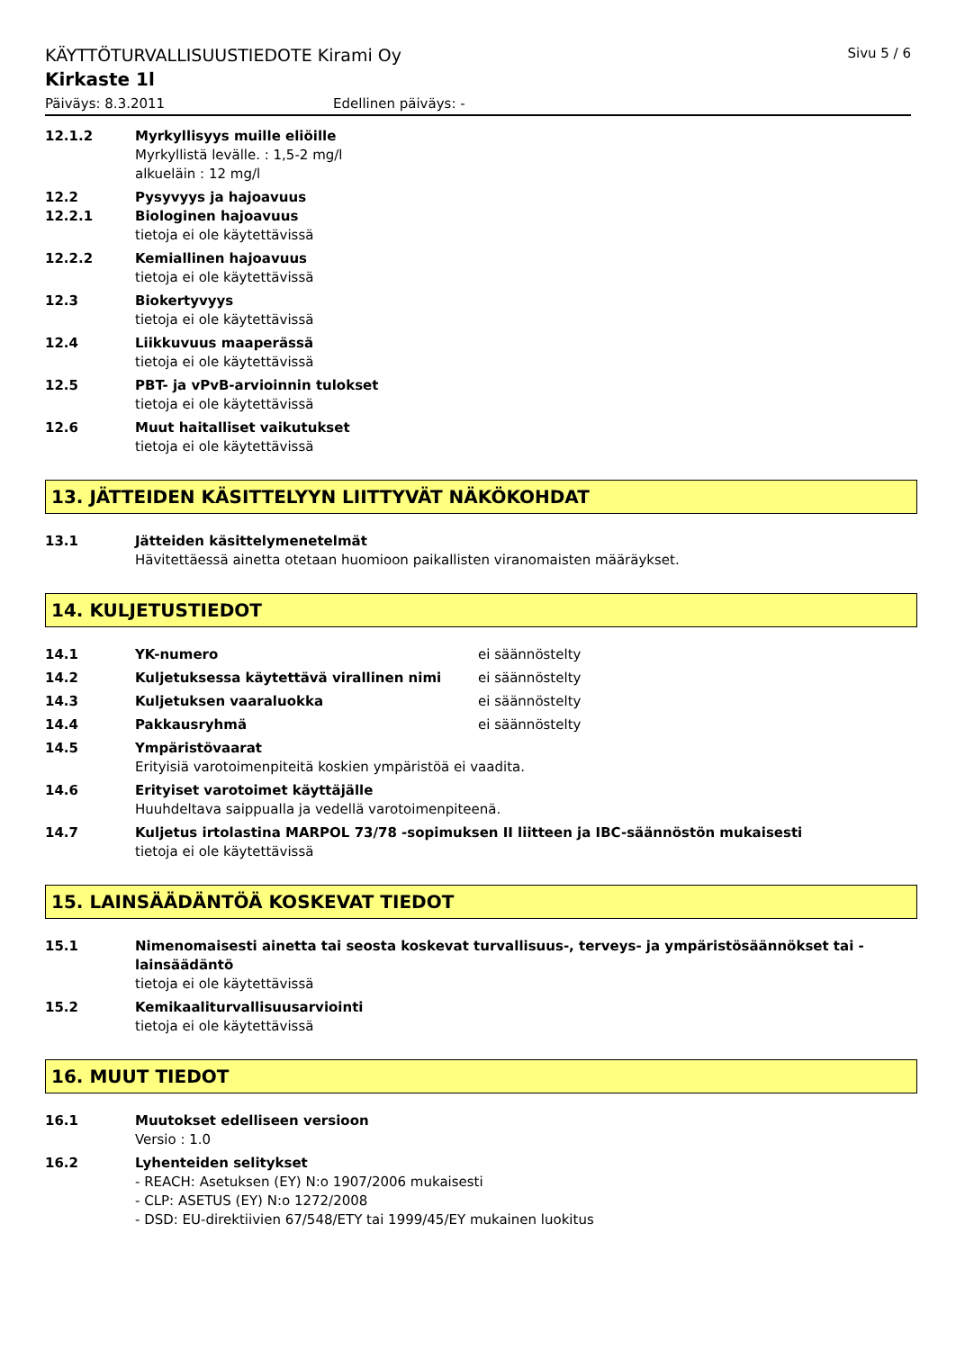KÄYTTÖTURVALLISUUSTIEDOTE Kirami Oy Sivu 5 / 6
Kirkaste 1l
Päiväys: 8.3.2011 Edellinen päiväys: -
12.1.2 Myrkyllisyys muille eliöille
Myrkyllistä levälle. : 1,5-2 mg/l
alkueläin : 12 mg/l
12.2
12.2.1
Pysyvyys ja hajoavuus
Biologinen hajoavuus
tietoja ei ole käytettävissä
12.2.2 Kemiallinen hajoavuus
tietoja ei ole käytettävissä
12.3 Biokertyvyys
tietoja ei ole käytettävissä
12.4 Liikkuvuus maaperässä
tietoja ei ole käytettävissä
12.5 PBT- ja vPvB-arvioinnin tulokset
tietoja ei ole käytettävissä
12.6 Muut haitalliset vaikutukset
tietoja ei ole käytettävissä
13. JÄTTEIDEN KÄSITTELYYN LIITTYVÄT NÄKÖKOHDAT
13.1 Jätteiden käsittelymenetelmät
Hävitettäessä ainetta otetaan huomioon paikallisten viranomaisten määräykset.
14. KULJETUSTIEDOT
14.1 YK-numero ei säännöstelty
14.2 Kuljetuksessa käytettävä virallinen nimi ei säännöstelty
14.3 Kuljetuksen vaaraluokka ei säännöstelty
14.4 Pakkausryhmä ei säännöstelty
14.5 Ympäristövaarat
Erityisiä varotoimenpiteitä koskien ympäristöä ei vaadita.
14.6 Erityiset varotoimet käyttäjälle
Huuhdeltava saippualla ja vedellä varotoimenpiteenä.
14.7 Kuljetus irtolastina MARPOL 73/78 -sopimuksen II liitteen ja IBC-säännöstön mukaisesti
tietoja ei ole käytettävissä
15. LAINSÄÄDÄNTÖÄ KOSKEVAT TIEDOT
15.1 Nimenomaisesti ainetta tai seosta koskevat turvallisuus-, terveys- ja ympäristösäännökset tai -lainsäädäntö
tietoja ei ole käytettävissä
15.2 Kemikaaliturvallisuusarviointi
tietoja ei ole käytettävissä
16. MUUT TIEDOT
16.1 Muutokset edelliseen versioon
Versio : 1.0
16.2 Lyhenteiden selitykset
- REACH: Asetuksen (EY) N:o 1907/2006 mukaisesti
- CLP: ASETUS (EY) N:o 1272/2008
- DSD: EU-direktiivien 67/548/ETY tai 1999/45/EY mukainen luokitus